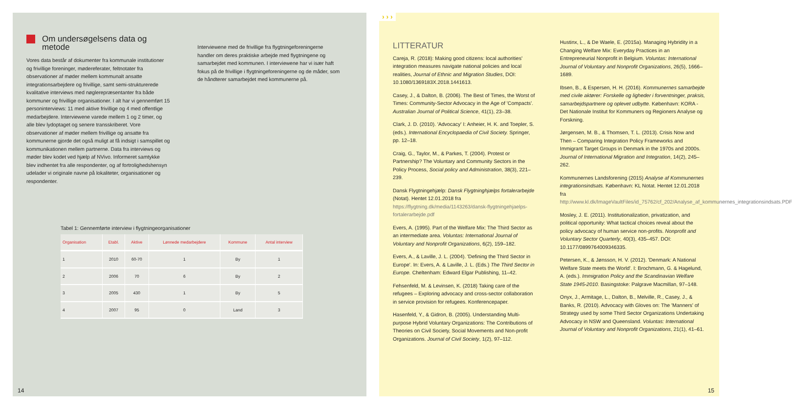Om undersøgelsens data og metode
Vores data består af dokumenter fra kommunale institutioner og frivillige foreninger, mødereferater, feltnotater fra observationer af møder mellem kommunalt ansatte integrationsarbejdere og frivillige, samt semi-strukturerede kvalitative interviews med nøglerepræsentanter fra både kommuner og frivillige organisationer. I alt har vi gennemført 15 personinterviews: 11 med aktive frivillige og 4 med offentlige medarbejdere. Interviewene varede mellem 1 og 2 timer, og alle blev lydoptaget og senere transskriberet. Vore observationer af møder mellem frivillige og ansatte fra kommunerne gjorde det også muligt at få indsigt i samspillet og kommunikationen mellem partnerne. Data fra interviews og møder blev kodet ved hjælp af NVivo. Informeret samtykke blev indhentet fra alle respondenter, og af fortrolighedshensyn udelader vi originale navne på lokaliteter, organisationer og respondenter.
Interviewene med de frivillige fra flygtningeforeningerne handler om deres praktiske arbejde med flygtningene og samarbejdet med kommunen. I interviewene har vi især haft fokus på de frivillige i flygtningeforeningerne og de måder, som de håndterer samarbejdet med kommunerne på.
Tabel 1: Gennemførte interview i flygtningeorganisationer
| Organisation | Etabl. | Aktive | Lønnede medarbejdere | Kommune | Antal interview |
| --- | --- | --- | --- | --- | --- |
| 1 | 2010 | 60-70 | 1 | By | 1 |
| 2 | 2006 | 70 | 6 | By | 2 |
| 3 | 2005 | 430 | 1 | By | 5 |
| 4 | 2007 | 95 | 0 | Land | 3 |
14
› › ›
LITTERATUR
Careja, R. (2018): Making good citizens: local authorities' integration measures navigate national policies and local realities, Journal of Ethnic and Migration Studies, DOI: 10.1080/1369183X.2018.1441613.
Casey, J., & Dalton, B. (2006). The Best of Times, the Worst of Times: Community-Sector Advocacy in the Age of 'Compacts'. Australian Journal of Political Science, 41(1), 23–38.
Clark, J. D. (2010). 'Advocacy' I: Anheier, H. K. and Toepler, S. (eds.). International Encyclopaedia of Civil Society. Springer, pp. 12–18.
Craig, G., Taylor, M., & Parkes, T. (2004). Protest or Partnership? The Voluntary and Community Sectors in the Policy Process, Social policy and Administration, 38(3), 221–239.
Dansk Flygtningehjælp: Dansk Flygtninghjælps fortalerarbejde (Notat). Hentet 12.01.2018 fra https://flygtning.dk/media/1143263/dansk-flygtningehjaelps-fortalerarbejde.pdf
Evers, A. (1995). Part of the Welfare Mix: The Third Sector as an intermediate area. Voluntas: International Journal of Voluntary and Nonprofit Organizations, 6(2), 159–182.
Evers, A., & Laville, J. L. (2004). 'Defining the Third Sector in Europe'. In: Evers, A. & Laville, J. L. (Eds.) The Third Sector in Europe. Cheltenham: Edward Elgar Publishing, 11–42.
Fehsenfeld, M. & Levinsen, K. (2018) Taking care of the refugees – Exploring advocacy and cross-sector collaboration in service provision for refugees. Konferencepaper.
Hasenfeld, Y., & Gidron, B. (2005). Understanding Multi-purpose Hybrid Voluntary Organizations: The Contributions of Theories on Civil Society, Social Movements and Non-profit Organizations. Journal of Civil Society, 1(2), 97–112.
Hustinx, L., & De Waele, E. (2015a). Managing Hybridity in a Changing Welfare Mix: Everyday Practices in an Entrepreneurial Nonprofit in Belgium. Voluntas: International Journal of Voluntary and Nonprofit Organizations, 26(5), 1666–1689.
Ibsen, B., & Espersen, H. H. (2016). Kommunernes samarbejde med civile aktører: Forskelle og ligheder i forventninger, praksis, samarbejdspartnere og oplevet udbytte. København: KORA - Det Nationale Institut for Kommuners og Regioners Analyse og Forskning.
Jørgensen, M. B., & Thomsen, T. L. (2013). Crisis Now and Then – Comparing Integration Policy Frameworks and Immigrant Target Groups in Denmark in the 1970s and 2000s. Journal of International Migration and Integration, 14(2), 245–262.
Kommunernes Landsforening (2015) Analyse af Kommunernes integrationsindsats. København: KL Notat. Hentet 12.01.2018 fra http://www.kl.dk/ImageVaultFiles/id_75762/cf_202/Analyse_af_kommunernes_integrationsindsats.PDF
Mosley, J. E. (2011). Institutionalization, privatization, and political opportunity: What tactical choices reveal about the policy advocacy of human service non-profits. Nonprofit and Voluntary Sector Quarterly, 40(3), 435–457. DOI: 10.1177/0899764009346335.
Petersen, K., & Jønsson, H. V. (2012). 'Denmark: A National Welfare State meets the World'. I: Brochmann, G. & Hagelund, A. (eds.). Immigration Policy and the Scandinavian Welfare State 1945-2010. Basingstoke: Palgrave Macmillan, 97–148.
Onyx, J., Armitage, L., Dalton, B., Melville, R., Casey, J., & Banks, R. (2010). Advocacy with Gloves on: The 'Manners' of Strategy used by some Third Sector Organizations Undertaking Advocacy in NSW and Queensland. Voluntas: International Journal of Voluntary and Nonprofit Organizations, 21(1), 41–61.
15